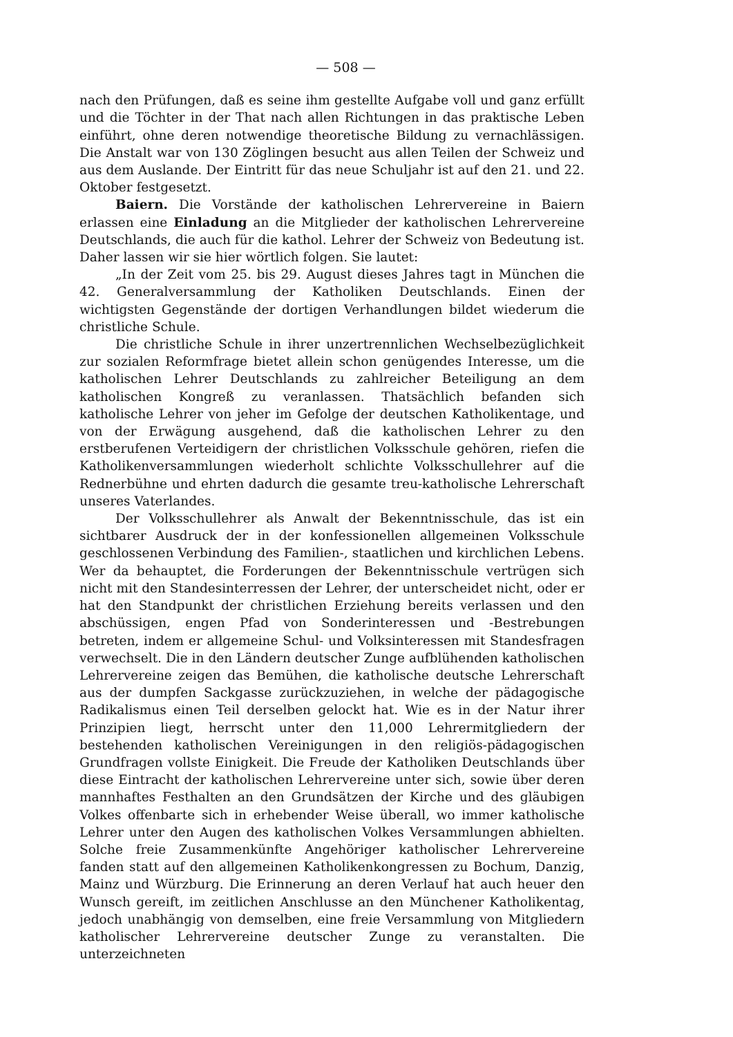— 508 —
nach den Prüfungen, daß es seine ihm gestellte Aufgabe voll und ganz erfüllt und die Töchter in der That nach allen Richtungen in das praktische Leben einführt, ohne deren notwendige theoretische Bildung zu vernachlässigen. Die Anstalt war von 130 Zöglingen besucht aus allen Teilen der Schweiz und aus dem Auslande. Der Eintritt für das neue Schuljahr ist auf den 21. und 22. Oktober festgesetzt.
Baiern. Die Vorstände der katholischen Lehrervereine in Baiern erlassen eine Einladung an die Mitglieder der katholischen Lehrervereine Deutschlands, die auch für die kathol. Lehrer der Schweiz von Bedeutung ist. Daher lassen wir sie hier wörtlich folgen. Sie lautet:
„In der Zeit vom 25. bis 29. August dieses Jahres tagt in München die 42. Generalversammlung der Katholiken Deutschlands. Einen der wichtigsten Gegenstände der dortigen Verhandlungen bildet wiederum die christliche Schule.
Die christliche Schule in ihrer unzertrennlichen Wechselbezüglichkeit zur sozialen Reformfrage bietet allein schon genügendes Interesse, um die katholischen Lehrer Deutschlands zu zahlreicher Beteiligung an dem katholischen Kongreß zu veranlassen. Thatsächlich befanden sich katholische Lehrer von jeher im Gefolge der deutschen Katholikentage, und von der Erwägung ausgehend, daß die katholischen Lehrer zu den erstberufenen Verteidigern der christlichen Volksschule gehören, riefen die Katholikenversammlungen wiederholt schlichte Volksschullehrer auf die Rednerbühne und ehrten dadurch die gesamte treu-katholische Lehrerschaft unseres Vaterlandes.
Der Volksschullehrer als Anwalt der Bekenntnisschule, das ist ein sichtbarer Ausdruck der in der konfessionellen allgemeinen Volksschule geschlossenen Verbindung des Familien-, staatlichen und kirchlichen Lebens. Wer da behauptet, die Forderungen der Bekenntnisschule vertrügen sich nicht mit den Standesinterressen der Lehrer, der unterscheidet nicht, oder er hat den Standpunkt der christlichen Erziehung bereits verlassen und den abschüssigen, engen Pfad von Sonderinteressen und -Bestrebungen betreten, indem er allgemeine Schul- und Volksinteressen mit Standesfragen verwechselt. Die in den Ländern deutscher Zunge aufblühenden katholischen Lehrervereine zeigen das Bemühen, die katholische deutsche Lehrerschaft aus der dumpfen Sackgasse zurückzuziehen, in welche der pädagogische Radikalismus einen Teil derselben gelockt hat. Wie es in der Natur ihrer Prinzipien liegt, herrscht unter den 11,000 Lehrermitgliedern der bestehenden katholischen Vereinigungen in den religiös-pädagogischen Grundfragen vollste Einigkeit. Die Freude der Katholiken Deutschlands über diese Eintracht der katholischen Lehrervereine unter sich, sowie über deren mannhaftes Festhalten an den Grundsätzen der Kirche und des gläubigen Volkes offenbarte sich in erhebender Weise überall, wo immer katholische Lehrer unter den Augen des katholischen Volkes Versammlungen abhielten. Solche freie Zusammenkünfte Angehöriger katholischer Lehrervereine fanden statt auf den allgemeinen Katholikenkongressen zu Bochum, Danzig, Mainz und Würzburg. Die Erinnerung an deren Verlauf hat auch heuer den Wunsch gereift, im zeitlichen Anschlusse an den Münchener Katholikentag, jedoch unabhängig von demselben, eine freie Versammlung von Mitgliedern katholischer Lehrervereine deutscher Zunge zu veranstalten. Die unterzeichneten